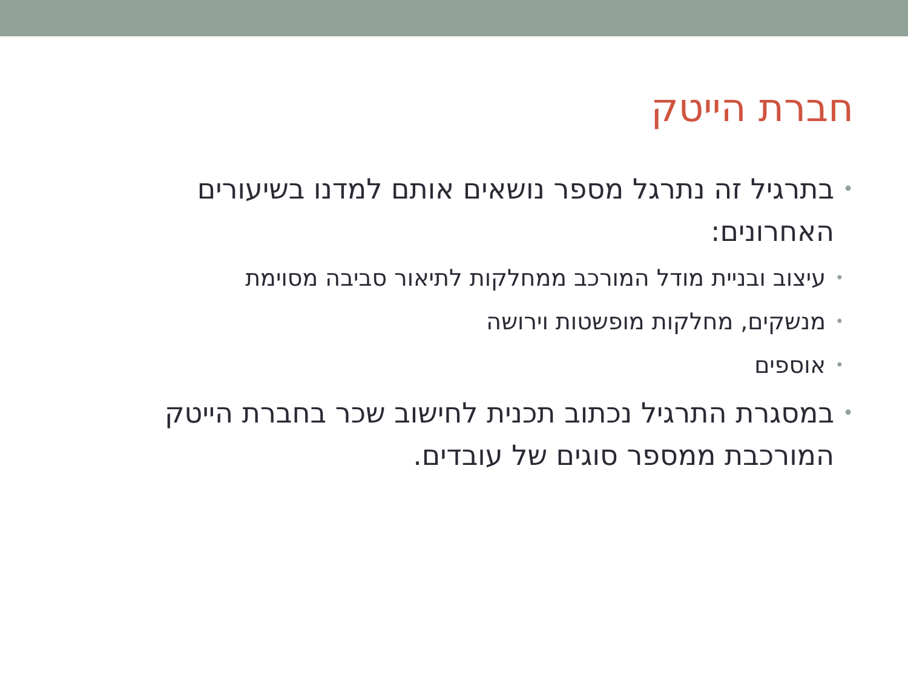חברת הייטק
• בתרגיל זה נתרגל מספר נושאים אותם למדנו בשיעורים האחרונים:
• עיצוב ובניית מודל המורכב ממחלקות לתיאור סביבה מסוימת
• מנשקים, מחלקות מופשטות וירושה
• אוספים
• במסגרת התרגיל נכתוב תכנית לחישוב שכר בחברת הייטק המורכבת ממספר סוגים של עובדים.